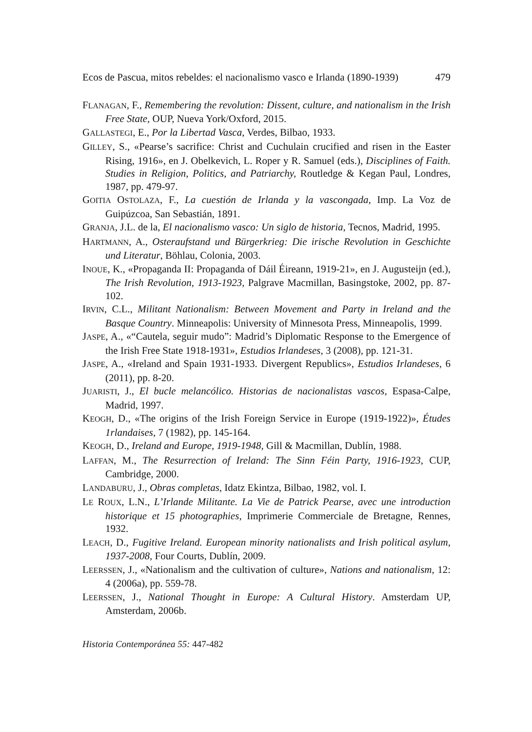Ecos de Pascua, mitos rebeldes: el nacionalismo vasco e Irlanda (1890-1939) 479
FLANAGAN, F., Remembering the revolution: Dissent, culture, and nationalism in the Irish Free State, OUP, Nueva York/Oxford, 2015.
GALLASTEGI, E., Por la Libertad Vasca, Verdes, Bilbao, 1933.
GILLEY, S., «Pearse’s sacrifice: Christ and Cuchulain crucified and risen in the Easter Rising, 1916», en J. Obelkevich, L. Roper y R. Samuel (eds.), Disciplines of Faith. Studies in Religion, Politics, and Patriarchy, Routledge & Kegan Paul, Londres, 1987, pp. 479-97.
GOITIA OSTOLAZA, F., La cuestión de Irlanda y la vascongada, Imp. La Voz de Guipúzcoa, San Sebastián, 1891.
GRANJA, J.L. de la, El nacionalismo vasco: Un siglo de historia, Tecnos, Madrid, 1995.
HARTMANN, A., Osteraufstand und Bürgerkrieg: Die irische Revolution in Geschichte und Literatur, Böhlau, Colonia, 2003.
INOUE, K., «Propaganda II: Propaganda of Dáil Éireann, 1919-21», en J. Augusteijn (ed.), The Irish Revolution, 1913-1923, Palgrave Macmillan, Basingstoke, 2002, pp. 87-102.
IRVIN, C.L., Militant Nationalism: Between Movement and Party in Ireland and the Basque Country. Minneapolis: University of Minnesota Press, Minneapolis, 1999.
JASPE, A., «“Cautela, seguir mudo”: Madrid’s Diplomatic Response to the Emergence of the Irish Free State 1918-1931», Estudios Irlandeses, 3 (2008), pp. 121-31.
JASPE, A., «Ireland and Spain 1931-1933. Divergent Republics», Estudios Irlandeses, 6 (2011), pp. 8-20.
JUARISTI, J., El bucle melancólico. Historias de nacionalistas vascos, Espasa-Calpe, Madrid, 1997.
KEOGH, D., «The origins of the Irish Foreign Service in Europe (1919-1922)», Études 1rlandaises, 7 (1982), pp. 145-164.
KEOGH, D., Ireland and Europe, 1919-1948, Gill & Macmillan, Dublín, 1988.
LAFFAN, M., The Resurrection of Ireland: The Sinn Féin Party, 1916-1923, CUP, Cambridge, 2000.
LANDABURU, J., Obras completas, Idatz Ekintza, Bilbao, 1982, vol. I.
LE ROUX, L.N., L’Irlande Militante. La Vie de Patrick Pearse, avec une introduction historique et 15 photographies, Imprimerie Commerciale de Bretagne, Rennes, 1932.
LEACH, D., Fugitive Ireland. European minority nationalists and Irish political asylum, 1937-2008, Four Courts, Dublín, 2009.
LEERSSEN, J., «Nationalism and the cultivation of culture», Nations and nationalism, 12: 4 (2006a), pp. 559-78.
LEERSSEN, J., National Thought in Europe: A Cultural History. Amsterdam UP, Amsterdam, 2006b.
Historia Contemporánea 55: 447-482